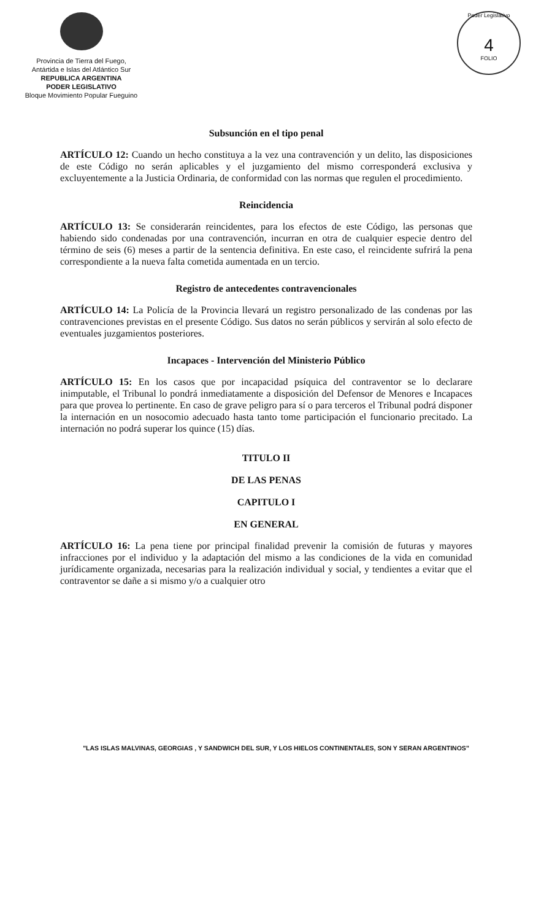Provincia de Tierra del Fuego,
Antártida e Islas del Atlántico Sur
REPUBLICA ARGENTINA
PODER LEGISLATIVO
Bloque Movimiento Popular Fueguino
Poder Legislativo
4
FOLIO
Subsunción en el tipo penal
ARTÍCULO 12: Cuando un hecho constituya a la vez una contravención y un delito, las disposiciones de este Código no serán aplicables y el juzgamiento del mismo corresponderá exclusiva y excluyentemente a la Justicia Ordinaria, de conformidad con las normas que regulen el procedimiento.
Reincidencia
ARTÍCULO 13: Se considerarán reincidentes, para los efectos de este Código, las personas que habiendo sido condenadas por una contravención, incurran en otra de cualquier especie dentro del término de seis (6) meses a partir de la sentencia definitiva. En este caso, el reincidente sufrirá la pena correspondiente a la nueva falta cometida aumentada en un tercio.
Registro de antecedentes contravencionales
ARTÍCULO 14: La Policía de la Provincia llevará un registro personalizado de las condenas por las contravenciones previstas en el presente Código. Sus datos no serán públicos y servirán al solo efecto de eventuales juzgamientos posteriores.
Incapaces - Intervención del Ministerio Público
ARTÍCULO 15: En los casos que por incapacidad psíquica del contraventor se lo declarare inimputable, el Tribunal lo pondrá inmediatamente a disposición del Defensor de Menores e Incapaces para que provea lo pertinente. En caso de grave peligro para sí o para terceros el Tribunal podrá disponer la internación en un nosocomio adecuado hasta tanto tome participación el funcionario precitado. La internación no podrá superar los quince (15) días.
TITULO II
DE LAS PENAS
CAPITULO I
EN GENERAL
ARTÍCULO 16: La pena tiene por principal finalidad prevenir la comisión de futuras y mayores infracciones por el individuo y la adaptación del mismo a las condiciones de la vida en comunidad jurídicamente organizada, necesarias para la realización individual y social, y tendientes a evitar que el contraventor se dañe a si mismo y/o a cualquier otro
"LAS ISLAS MALVINAS, GEORGIAS , Y SANDWICH DEL SUR, Y LOS HIELOS CONTINENTALES, SON Y SERAN ARGENTINOS"